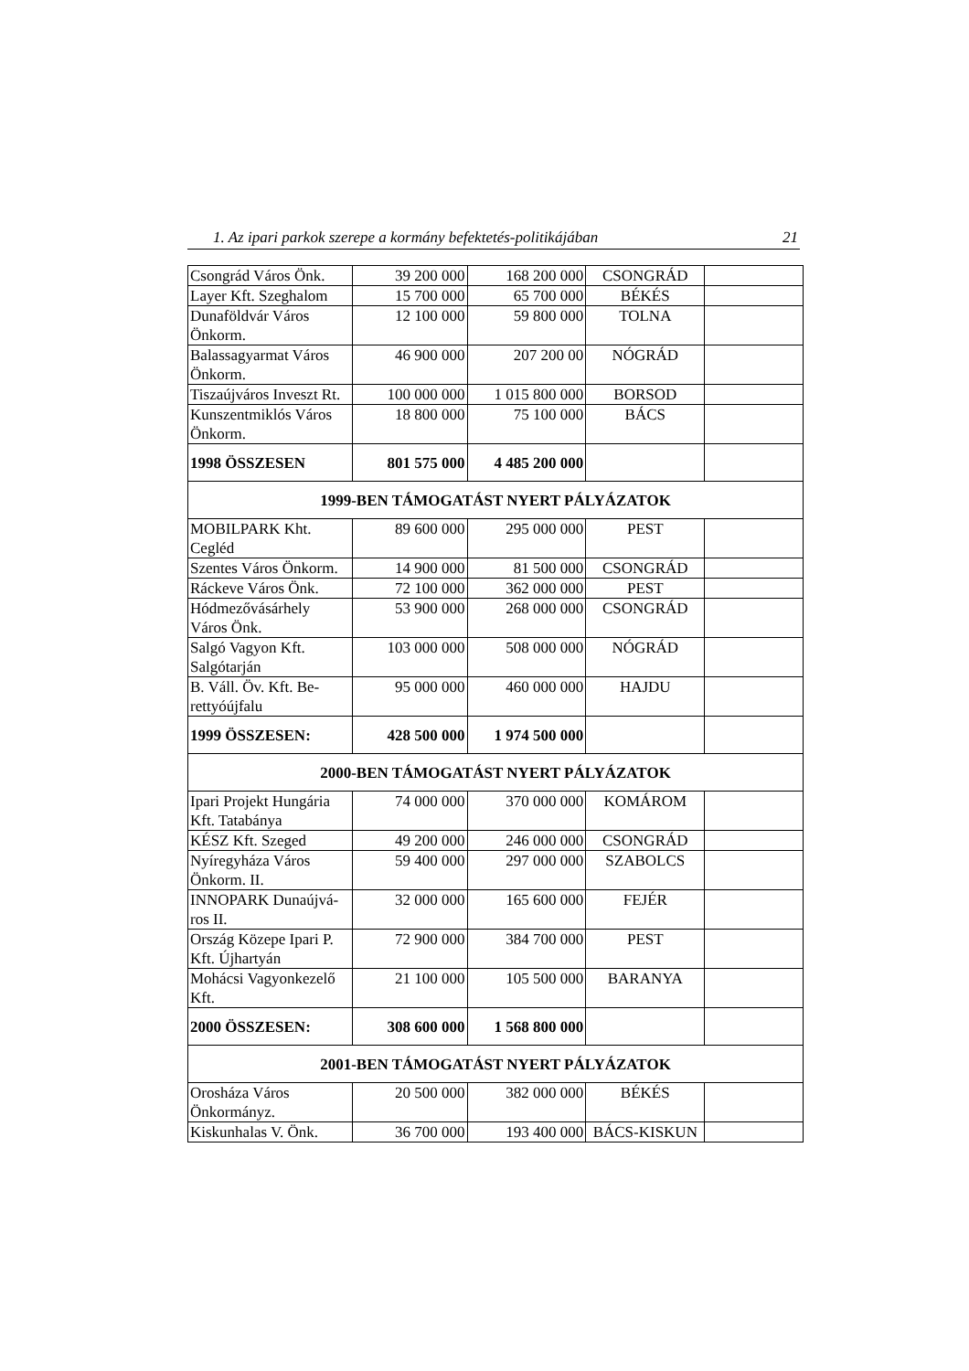1. Az ipari parkok szerepe a kormány befektetés-politikájában 21
| Csongrád Város Önk. | 39 200 000 | 168 200 000 | CSONGRÁD | |
| Layer Kft. Szeghalom | 15 700 000 | 65 700 000 | BÉKÉS | |
| Dunaföldvár Város Önkorm. | 12 100 000 | 59 800 000 | TOLNA | |
| Balassagyarmat Város Önkorm. | 46 900 000 | 207 200 00 | NÓGRÁD | |
| Tiszaújváros Inveszt Rt. | 100 000 000 | 1 015 800 000 | BORSOD | |
| Kunszentmiklós Város Önkorm. | 18 800 000 | 75 100 000 | BÁCS | |
| 1998 ÖSSZESEN | 801 575 000 | 4 485 200 000 | | |
| 1999-BEN TÁMOGATÁST NYERT PÁLYÁZATOK | | | | |
| MOBILPARK Kht. Cegléd | 89 600 000 | 295 000 000 | PEST | |
| Szentes Város Önkorm. | 14 900 000 | 81 500 000 | CSONGRÁD | |
| Ráckeve Város Önk. | 72 100 000 | 362 000 000 | PEST | |
| Hódmezővásárhely Város Önk. | 53 900 000 | 268 000 000 | CSONGRÁD | |
| Salgó Vagyon Kft. Salgótarján | 103 000 000 | 508 000 000 | NÓGRÁD | |
| B. Váll. Öv. Kft. Be-rettyóújfalu | 95 000 000 | 460 000 000 | HAJDU | |
| 1999 ÖSSZESEN: | 428 500 000 | 1 974 500 000 | | |
| 2000-BEN TÁMOGATÁST NYERT PÁLYÁZATOK | | | | |
| Ipari Projekt Hungária Kft. Tatabánya | 74 000 000 | 370 000 000 | KOMÁROM | |
| KÉSZ Kft. Szeged | 49 200 000 | 246 000 000 | CSONGRÁD | |
| Nyíregyháza Város Önkorm. II. | 59 400 000 | 297 000 000 | SZABOLCS | |
| INNOPARK Dunaújvá-ros II. | 32 000 000 | 165 600 000 | FEJÉR | |
| Ország Közepe Ipari P. Kft. Újhartyán | 72 900 000 | 384 700 000 | PEST | |
| Mohácsi Vagyonkezelő Kft. | 21 100 000 | 105 500 000 | BARANYA | |
| 2000 ÖSSZESEN: | 308 600 000 | 1 568 800 000 | | |
| 2001-BEN TÁMOGATÁST NYERT PÁLYÁZATOK | | | | |
| Orosháza Város Önkormányz. | 20 500 000 | 382 000 000 | BÉKÉS | |
| Kiskunhalas V. Önk. | 36 700 000 | 193 400 000 | BÁCS-KISKUN | |